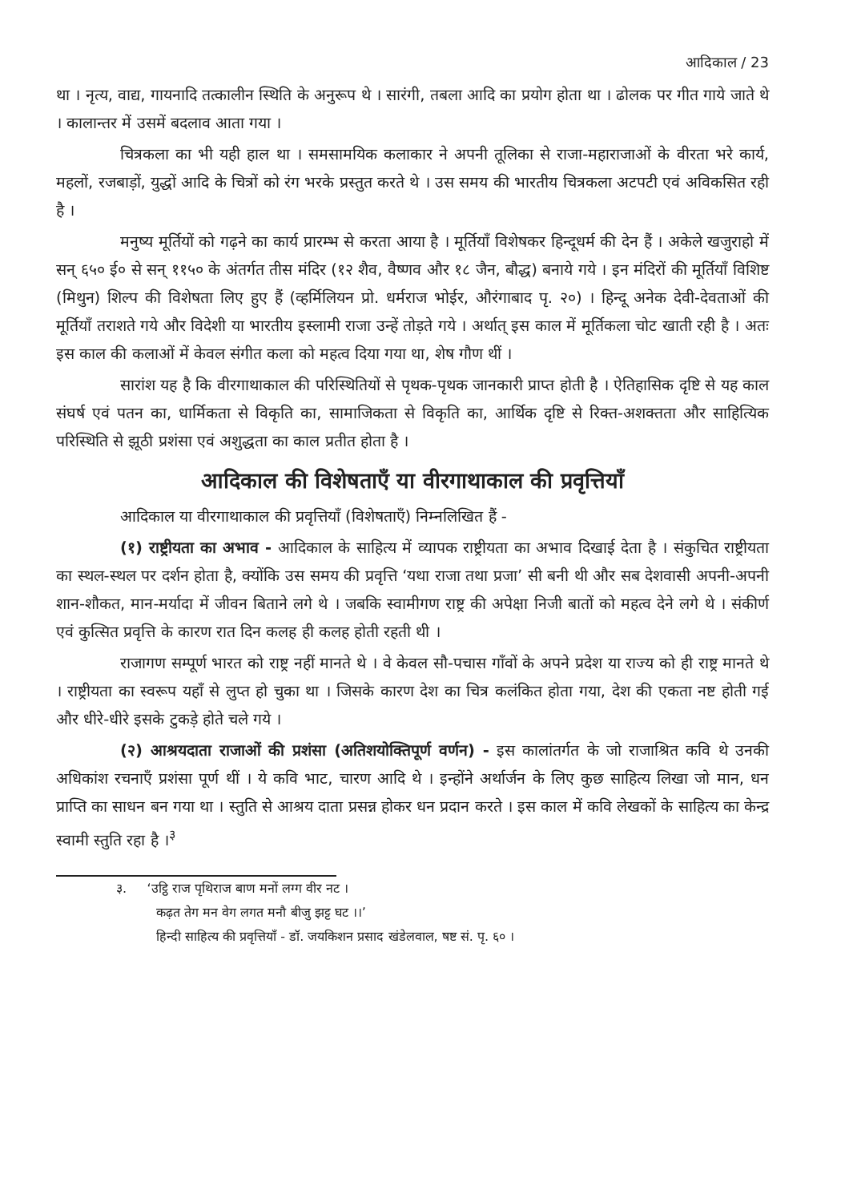आदिकाल / 23
था । नृत्य, वाद्य, गायनादि तत्कालीन स्थिति के अनुरूप थे । सारंगी, तबला आदि का प्रयोग होता था । ढोलक पर गीत गाये जाते थे । कालान्तर में उसमें बदलाव आता गया ।
चित्रकला का भी यही हाल था । समसामयिक कलाकार ने अपनी तूलिका से राजा-महाराजाओं के वीरता भरे कार्य, महलों, रजबाड़ों, युद्धों आदि के चित्रों को रंग भरके प्रस्तुत करते थे । उस समय की भारतीय चित्रकला अटपटी एवं अविकसित रही है ।
मनुष्य मूर्तियों को गढ़ने का कार्य प्रारम्भ से करता आया है । मूर्तियाँ विशेषकर हिन्दूधर्म की देन हैं । अकेले खजुराहो में सन् ६५० ई० से सन् ११५० के अंतर्गत तीस मंदिर (१२ शैव, वैष्णव और १८ जैन, बौद्ध) बनाये गये । इन मंदिरों की मूर्तियाँ विशिष्ट (मिथुन) शिल्प की विशेषता लिए हुए हैं (व्हर्मिलियन प्रो. धर्मराज भोईर, औरंगाबाद पृ. २०) । हिन्दू अनेक देवी-देवताओं की मूर्तियाँ तराशते गये और विदेशी या भारतीय इस्लामी राजा उन्हें तोड़ते गये । अर्थात् इस काल में मूर्तिकला चोट खाती रही है । अतः इस काल की कलाओं में केवल संगीत कला को महत्व दिया गया था, शेष गौण थीं ।
सारांश यह है कि वीरगाथाकाल की परिस्थितियों से पृथक-पृथक जानकारी प्राप्त होती है । ऐतिहासिक दृष्टि से यह काल संघर्ष एवं पतन का, धार्मिकता से विकृति का, सामाजिकता से विकृति का, आर्थिक दृष्टि से रिक्त-अशक्तता और साहित्यिक परिस्थिति से झूठी प्रशंसा एवं अशुद्धता का काल प्रतीत होता है ।
आदिकाल की विशेषताएँ या वीरगाथाकाल की प्रवृत्तियाँ
आदिकाल या वीरगाथाकाल की प्रवृत्तियाँ (विशेषताएँ) निम्नलिखित हैं -
(१) राष्ट्रीयता का अभाव - आदिकाल के साहित्य में व्यापक राष्ट्रीयता का अभाव दिखाई देता है । संकुचित राष्ट्रीयता का स्थल-स्थल पर दर्शन होता है, क्योंकि उस समय की प्रवृत्ति ‘यथा राजा तथा प्रजा’ सी बनी थी और सब देशवासी अपनी-अपनी शान-शौकत, मान-मर्यादा में जीवन बिताने लगे थे । जबकि स्वामीगण राष्ट्र की अपेक्षा निजी बातों को महत्व देने लगे थे । संकीर्ण एवं कुत्सित प्रवृत्ति के कारण रात दिन कलह ही कलह होती रहती थी ।
राजागण सम्पूर्ण भारत को राष्ट्र नहीं मानते थे । वे केवल सौ-पचास गाँवों के अपने प्रदेश या राज्य को ही राष्ट्र मानते थे । राष्ट्रीयता का स्वरूप यहाँ से लुप्त हो चुका था । जिसके कारण देश का चित्र कलंकित होता गया, देश की एकता नष्ट होती गई और धीरे-धीरे इसके टुकड़े होते चले गये ।
(२) आश्रयदाता राजाओं की प्रशंसा (अतिशयोक्तिपूर्ण वर्णन) - इस कालांतर्गत के जो राजाश्रित कवि थे उनकी अधिकांश रचनाएँ प्रशंसा पूर्ण थीं । ये कवि भाट, चारण आदि थे । इन्होंने अर्थार्जन के लिए कुछ साहित्य लिखा जो मान, धन प्राप्ति का साधन बन गया था । स्तुति से आश्रय दाता प्रसन्न होकर धन प्रदान करते । इस काल में कवि लेखकों के साहित्य का केन्द्र स्वामी स्तुति रहा है ।<sup>३</sup>
३. ‘उट्ठि राज पृथिराज बाण मनों लग्ग वीर नट ।
कढ़त तेग मन वेग लगत मनौ बीजु झट्ट घट ।।’
हिन्दी साहित्य की प्रवृत्तियाँ - डॉ. जयकिशन प्रसाद खंडेलवाल, षष्ट सं. पृ. ६० ।